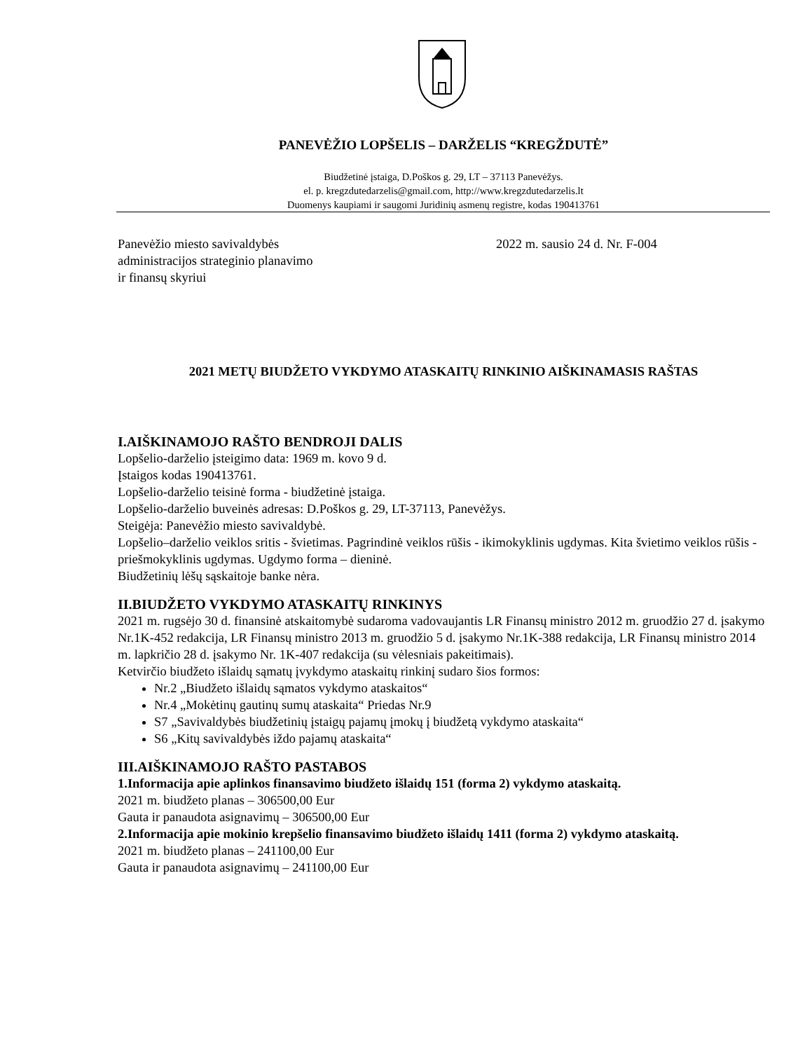PANEVĖŽIO LOPŠELIS – DARŽELIS “KREGŽDUTĖ”
Biudžetinė įstaiga, D.Poškos g. 29, LT – 37113 Panevėžys.
el. p. kregzdutedarzelis@gmail.com, http://www.kregzdutedarzelis.lt
Duomenys kaupiami ir saugomi Juridinių asmenų registre, kodas 190413761
Panevėžio miesto savivaldybės
administracijos strateginio planavimo
ir finansų skyriui
2022 m. sausio 24 d. Nr. F-004
2021 METŲ BIUDŽETO VYKDYMO ATASKAITŲ RINKINIO AIŠKINAMASIS RAŠTAS
I.AIŠKINAMOJO RAŠTO BENDROJI DALIS
Lopšelio-darželio įsteigimo data: 1969 m. kovo 9 d.
Įstaigos kodas 190413761.
Lopšelio-darželio teisinė forma - biudžetinė įstaiga.
Lopšelio-darželio buveinės adresas: D.Poškos g. 29, LT-37113, Panevėžys.
Steigėja: Panevėžio miesto savivaldybė.
Lopšelio–darželio veiklos sritis - švietimas. Pagrindinė veiklos rūšis - ikimokyklinis ugdymas. Kita švietimo veiklos rūšis - priešmokyklinis ugdymas. Ugdymo forma – dieninė.
Biudžetinių lėšų sąskaitoje banke nėra.
II.BIUDŽETO VYKDYMO ATASKAITŲ RINKINYS
2021 m. rugsėjo 30 d. finansinė atskaitomybė sudaroma vadovaujantis LR Finansų ministro 2012 m. gruodžio 27 d. įsakymo Nr.1K-452 redakcija, LR Finansų ministro 2013 m. gruodžio 5 d. įsakymo Nr.1K-388 redakcija, LR Finansų ministro 2014 m. lapkričio 28 d. įsakymo Nr. 1K-407 redakcija (su vėlesniais pakeitimais).
Ketvirčio biudžeto išlaidų sąmatų įvykdymo ataskaitų rinkinį sudaro šios formos:
Nr.2 „Biudžeto išlaidų sąmatos vykdymo ataskaitos“
Nr.4 „Mokėtinų gautinų sumų ataskaita“ Priedas Nr.9
S7 „Savivaldybės biudžetinių įstaigų pajamų įmokų į biudžetą vykdymo ataskaita“
S6 „Kitų savivaldybės iždo pajamų ataskaita“
III.AIŠKINAMOJO RAŠTO PASTABOS
1.Informacija apie aplinkos finansavimo biudžeto išlaidų 151 (forma 2) vykdymo ataskaitą.
2021 m. biudžeto planas – 306500,00 Eur
Gauta ir panaudota asignavimų – 306500,00 Eur
2.Informacija apie mokinio krepšelio finansavimo biudžeto išlaidų 1411 (forma 2) vykdymo ataskaitą.
2021 m. biudžeto planas – 241100,00 Eur
Gauta ir panaudota asignavimų – 241100,00 Eur